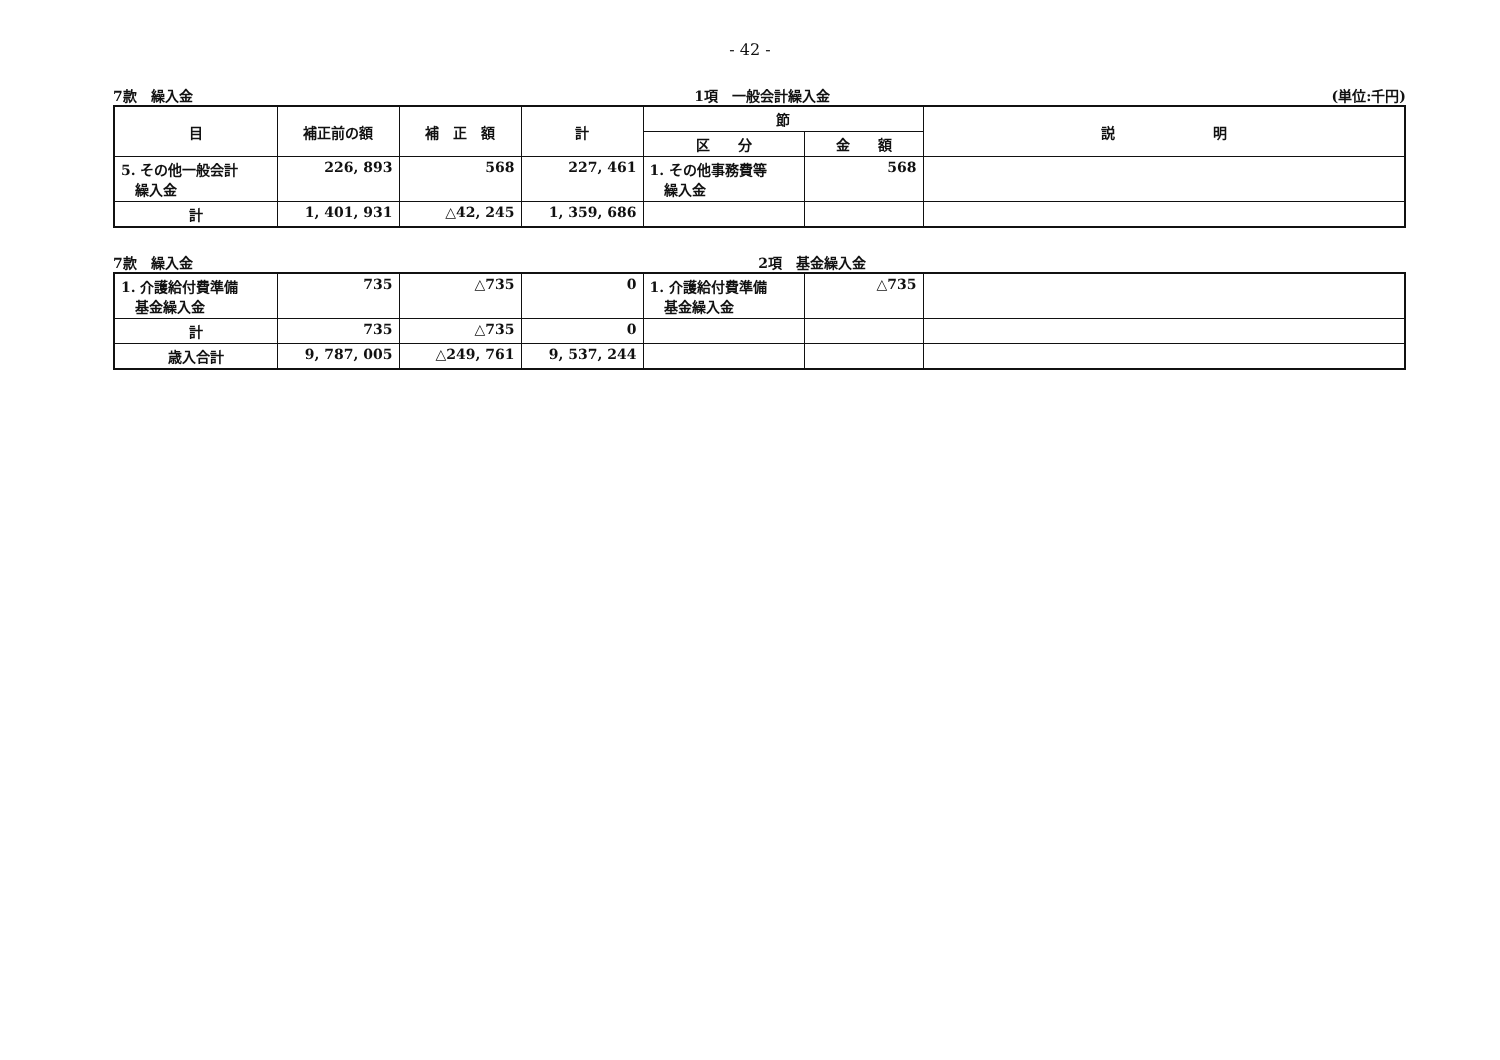- 42 -
7款　繰入金 1項　一般会計繰入金 (単位:千円)
| 目 | 補正前の額 | 補 正 額 | 計 | 節 | | 説 明 |
| --- | --- | --- | --- | --- | --- | --- |
| | | | | 区 分 | 金 額 | |
| 5. その他一般会計 繰入金 | 226, 893 | 568 | 227, 461 | 1. その他事務費等 繰入金 | 568 | |
| 計 | 1, 401, 931 | △42, 245 | 1, 359, 686 | | | |
7款　繰入金 2項　基金繰入金
| 1. 介護給付費準備 基金繰入金 | 735 | △735 | 0 | 1. 介護給付費準備 基金繰入金 | △735 | |
| 計 | 735 | △735 | 0 | | | |
| 歳入合計 | 9, 787, 005 | △249, 761 | 9, 537, 244 | | | |